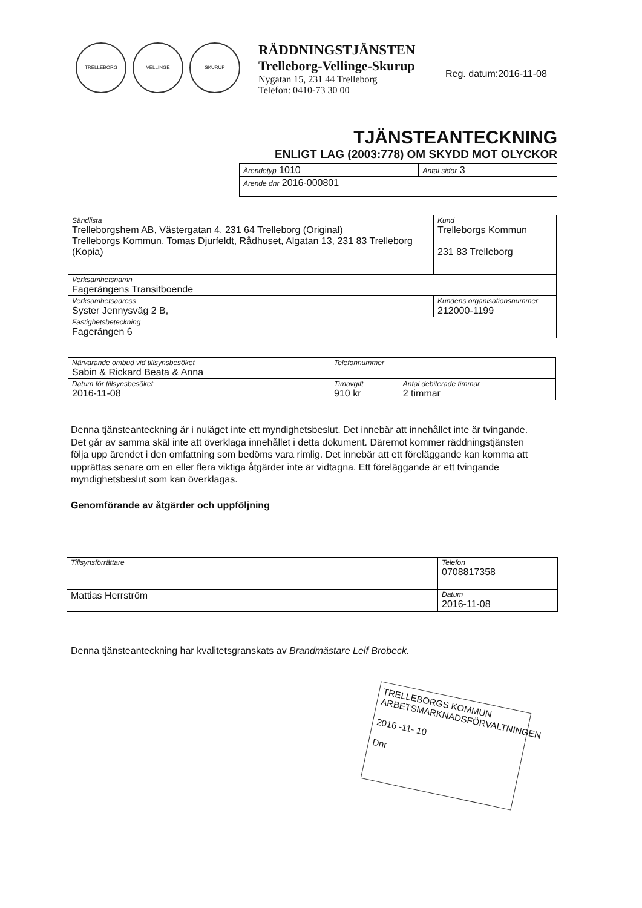TRELLEBORG VELLINGE SKURUP
RÄDDNINGSTJÄNSTEN
Trelleborg-Vellinge-Skurup
Nygatan 15, 231 44 Trelleborg
Telefon: 0410-73 30 00
Reg. datum:2016-11-08
TJÄNSTEANTECKNING
ENLIGT LAG (2003:778) OM SKYDD MOT OLYCKOR
| Ärendetyp 1010 | Antal sidor 3 |
| Ärende dnr 2016-000801 | |
| Sändlista Trelleborgshem AB, Västergatan 4, 231 64 Trelleborg (Original) Trelleborgs Kommun, Tomas Djurfeldt, Rådhuset, Algatan 13, 231 83 Trelleborg (Kopia) | | Kund Trelleborgs Kommun 231 83 Trelleborg |
| Verksamhetsnamn Fagerängens Transitboende | | |
| Verksamhetsadress Syster Jennysväg 2 B, | Kundens organisationsnummer 212000-1199 | |
| Fastighetsbeteckning Fagerängen 6 | | |
| Närvarande ombud vid tillsynsbesöket Sabin & Rickard Beata & Anna | Telefonnummer | |
| Datum för tillsynsbesöket 2016-11-08 | Timavgift 910 kr | Antal debiterade timmar 2 timmar |
Denna tjänsteanteckning är i nuläget inte ett myndighetsbeslut. Det innebär att innehållet inte är tvingande. Det går av samma skäl inte att överklaga innehållet i detta dokument. Däremot kommer räddningstjänsten följa upp ärendet i den omfattning som bedöms vara rimlig. Det innebär att ett föreläggande kan komma att upprättas senare om en eller flera viktiga åtgärder inte är vidtagna. Ett föreläggande är ett tvingande myndighetsbeslut som kan överklagas.
Genomförande av åtgärder och uppföljning
| Tillsynsförrättare | Telefon 0708817358 |
| Mattias Herrström | Datum 2016-11-08 |
Denna tjänsteanteckning har kvalitetsgranskats av Brandmästare Leif Brobeck.
TRELLEBORGS KOMMUN
ARBETSMARKNADSFÖRVALTNINGEN
2016 -11- 10
Dnr